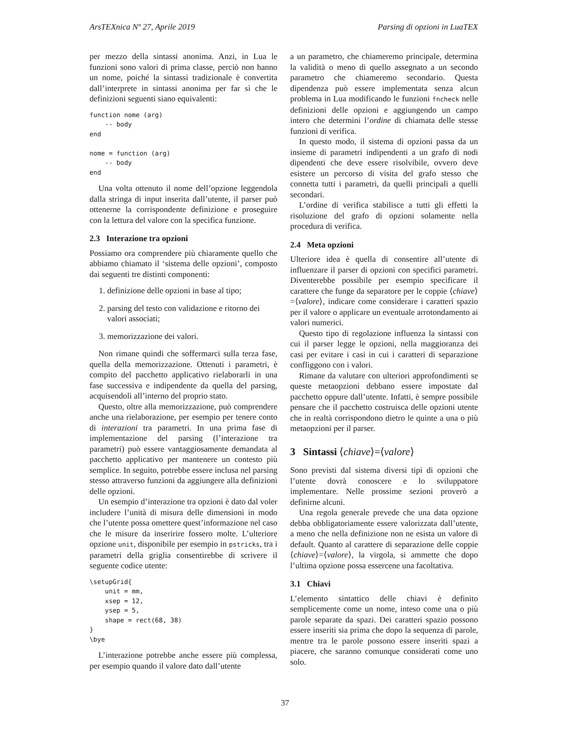ArsTEXnica Nº 27, Aprile 2019 Parsing di opzioni in LuaTEX
per mezzo della sintassi anonima. Anzi, in Lua le funzioni sono valori di prima classe, perciò non hanno un nome, poiché la sintassi tradizionale è convertita dall’interprete in sintassi anonima per far sì che le definizioni seguenti siano equivalenti:
function nome (arg)
    -- body
end

nome = function (arg)
    -- body
end
Una volta ottenuto il nome dell’opzione leggendola dalla stringa di input inserita dall’utente, il parser può ottenerne la corrispondente definizione e proseguire con la lettura del valore con la specifica funzione.
2.3 Interazione tra opzioni
Possiamo ora comprendere più chiaramente quello che abbiamo chiamato il ‘sistema delle opzioni’, composto dai seguenti tre distinti componenti:
1. definizione delle opzioni in base al tipo;
2. parsing del testo con validazione e ritorno dei valori associati;
3. memorizzazione dei valori.
Non rimane quindi che soffermarci sulla terza fase, quella della memorizzazione. Ottenuti i parametri, è compito del pacchetto applicativo rielaborarli in una fase successiva e indipendente da quella del parsing, acquisendoli all’interno del proprio stato.
Questo, oltre alla memorizzazione, può comprendere anche una rielaborazione, per esempio per tenere conto di interazioni tra parametri. In una prima fase di implementazione del parsing (l’interazione tra parametri) può essere vantaggiosamente demandata al pacchetto applicativo per mantenere un contesto più semplice. In seguito, potrebbe essere inclusa nel parsing stesso attraverso funzioni da aggiungere alla definizioni delle opzioni.
Un esempio d’interazione tra opzioni è dato dal voler includere l’unità di misura delle dimensioni in modo che l’utente possa omettere quest’informazione nel caso che le misure da inseririre fossero molte. L’ulteriore opzione unit, disponibile per esempio in pstricks, tra i parametri della griglia consentirebbe di scrivere il seguente codice utente:
\setupGrid{
    unit = mm,
    xsep = 12,
    ysep = 5,
    shape = rect(68, 38)
}
\bye
L’interazione potrebbe anche essere più complessa, per esempio quando il valore dato dall’utente
a un parametro, che chiameremo principale, determina la validità o meno di quello assegnato a un secondo parametro che chiameremo secondario. Questa dipendenza può essere implementata senza alcun problema in Lua modificando le funzioni fncheck nelle definizioni delle opzioni e aggiungendo un campo intero che determini l’ordine di chiamata delle stesse funzioni di verifica.
In questo modo, il sistema di opzioni passa da un insieme di parametri indipendenti a un grafo di nodi dipendenti che deve essere risolvibile, ovvero deve esistere un percorso di visita del grafo stesso che connetta tutti i parametri, da quelli principali a quelli secondari.
L’ordine di verifica stabilisce a tutti gli effetti la risoluzione del grafo di opzioni solamente nella procedura di verifica.
2.4 Meta opzioni
Ulteriore idea è quella di consentire all’utente di influenzare il parser di opzioni con specifici parametri. Diventerebbe possibile per esempio specificare il carattere che funge da separatore per le coppie ⟨chiave⟩=⟨valore⟩, indicare come considerare i caratteri spazio per il valore o applicare un eventuale arrotondamento ai valori numerici.
Questo tipo di regolazione influenza la sintassi con cui il parser legge le opzioni, nella maggioranza dei casi per evitare i casi in cui i caratteri di separazione confliggono con i valori.
Rimane da valutare con ulteriori approfondimenti se queste metaopzioni debbano essere impostate dal pacchetto oppure dall’utente. Infatti, è sempre possibile pensare che il pacchetto costruisca delle opzioni utente che in realtà corrispondono dietro le quinte a una o più metaopzioni per il parser.
3 Sintassi ⟨chiave⟩=⟨valore⟩
Sono previsti dal sistema diversi tipi di opzioni che l’utente dovrà conoscere e lo sviluppatore implementare. Nelle prossime sezioni proverò a definirne alcuni.
Una regola generale prevede che una data opzione debba obbligatoriamente essere valorizzata dall’utente, a meno che nella definizione non ne esista un valore di default. Quanto al carattere di separazione delle coppie ⟨chiave⟩=⟨valore⟩, la virgola, si ammette che dopo l’ultima opzione possa essercene una facoltativa.
3.1 Chiavi
L’elemento sintattico delle chiavi è definito semplicemente come un nome, inteso come una o più parole separate da spazi. Dei caratteri spazio possono essere inseriti sia prima che dopo la sequenza di parole, mentre tra le parole possono essere inseriti spazi a piacere, che saranno comunque considerati come uno solo.
37